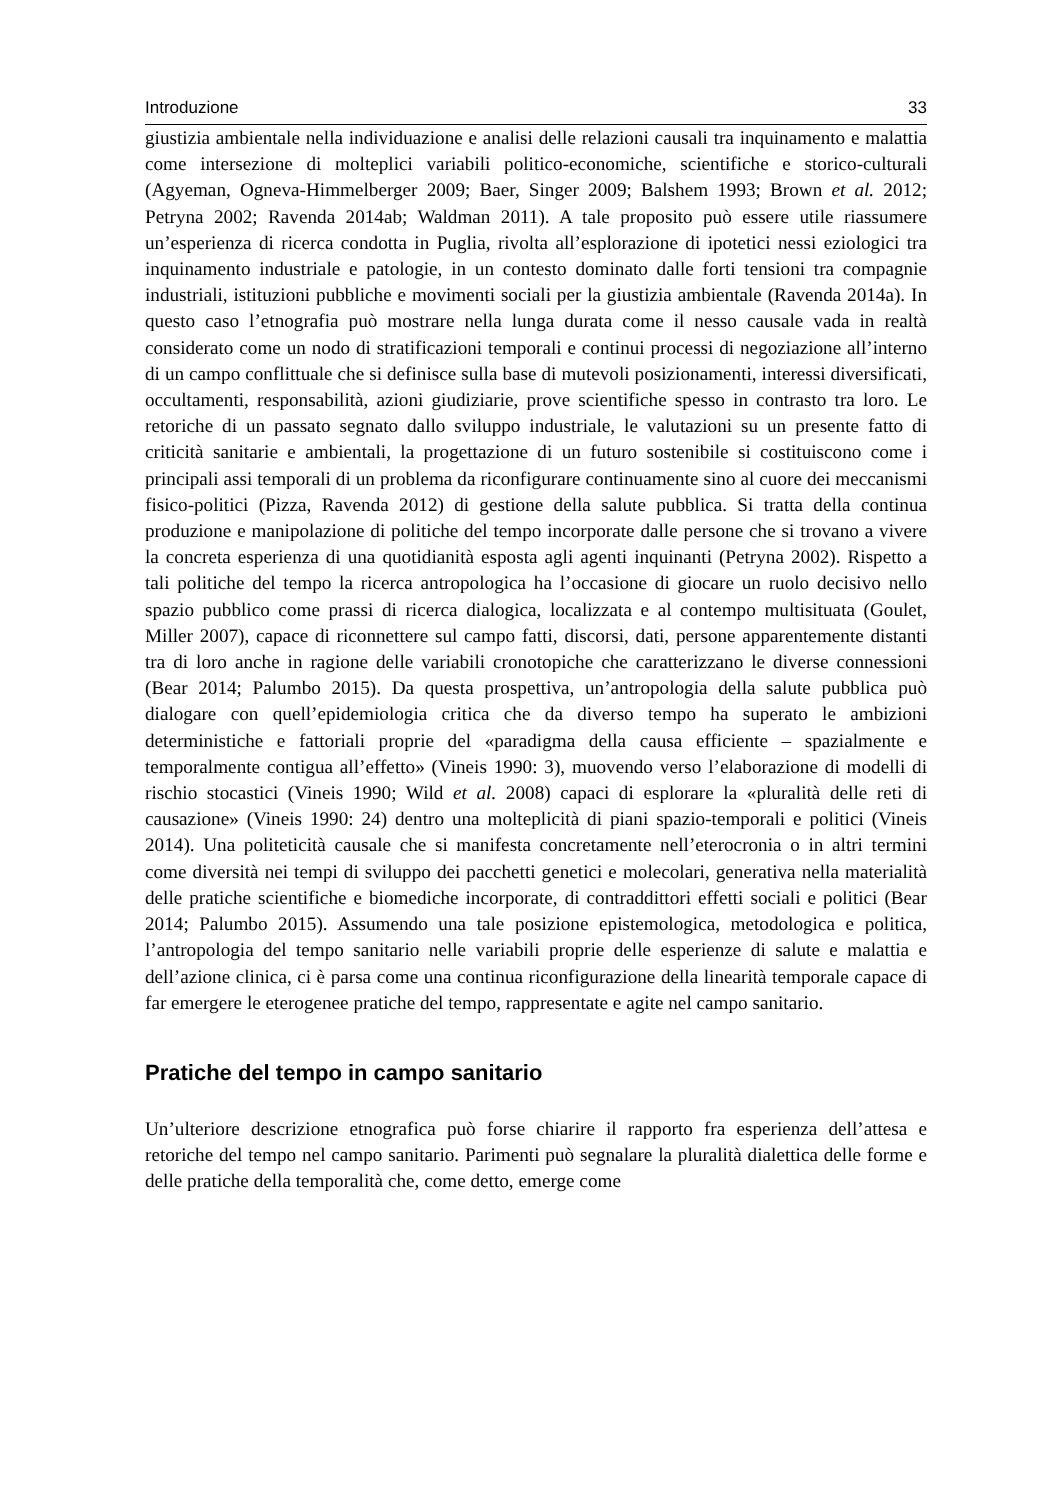Introduzione 33
giustizia ambientale nella individuazione e analisi delle relazioni causali tra inquinamento e malattia come intersezione di molteplici variabili politico-economiche, scientifiche e storico-culturali (Agyeman, Ogneva-Himmelberger 2009; Baer, Singer 2009; Balshem 1993; Brown et al. 2012; Petryna 2002; Ravenda 2014ab; Waldman 2011). A tale proposito può essere utile riassumere un’esperienza di ricerca condotta in Puglia, rivolta all’esplorazione di ipotetici nessi eziologici tra inquinamento industriale e patologie, in un contesto dominato dalle forti tensioni tra compagnie industriali, istituzioni pubbliche e movimenti sociali per la giustizia ambientale (Ravenda 2014a). In questo caso l’etnografia può mostrare nella lunga durata come il nesso causale vada in realtà considerato come un nodo di stratificazioni temporali e continui processi di negoziazione all’interno di un campo conflittuale che si definisce sulla base di mutevoli posizionamenti, interessi diversificati, occultamenti, responsabilità, azioni giudiziarie, prove scientifiche spesso in contrasto tra loro. Le retoriche di un passato segnato dallo sviluppo industriale, le valutazioni su un presente fatto di criticità sanitarie e ambientali, la progettazione di un futuro sostenibile si costituiscono come i principali assi temporali di un problema da riconfigurare continuamente sino al cuore dei meccanismi fisico-politici (Pizza, Ravenda 2012) di gestione della salute pubblica. Si tratta della continua produzione e manipolazione di politiche del tempo incorporate dalle persone che si trovano a vivere la concreta esperienza di una quotidianità esposta agli agenti inquinanti (Petryna 2002). Rispetto a tali politiche del tempo la ricerca antropologica ha l’occasione di giocare un ruolo decisivo nello spazio pubblico come prassi di ricerca dialogica, localizzata e al contempo multisituata (Goulet, Miller 2007), capace di riconnettere sul campo fatti, discorsi, dati, persone apparentemente distanti tra di loro anche in ragione delle variabili cronotopiche che caratterizzano le diverse connessioni (Bear 2014; Palumbo 2015). Da questa prospettiva, un’antropologia della salute pubblica può dialogare con quell’epidemiologia critica che da diverso tempo ha superato le ambizioni deterministiche e fattoriali proprie del «paradigma della causa efficiente – spazialmente e temporalmente contigua all’effetto» (Vineis 1990: 3), muovendo verso l’elaborazione di modelli di rischio stocastici (Vineis 1990; Wild et al. 2008) capaci di esplorare la «pluralità delle reti di causazione» (Vineis 1990: 24) dentro una molteplicità di piani spazio-temporali e politici (Vineis 2014). Una politeticità causale che si manifesta concretamente nell’eterocronia o in altri termini come diversità nei tempi di sviluppo dei pacchetti genetici e molecolari, generativa nella materialità delle pratiche scientifiche e biomediche incorporate, di contraddittori effetti sociali e politici (Bear 2014; Palumbo 2015). Assumendo una tale posizione epistemologica, metodologica e politica, l’antropologia del tempo sanitario nelle variabili proprie delle esperienze di salute e malattia e dell’azione clinica, ci è parsa come una continua riconfigurazione della linearità temporale capace di far emergere le eterogenee pratiche del tempo, rappresentate e agite nel campo sanitario.
Pratiche del tempo in campo sanitario
Un’ulteriore descrizione etnografica può forse chiarire il rapporto fra esperienza dell’attesa e retoriche del tempo nel campo sanitario. Parimenti può segnalare la pluralità dialettica delle forme e delle pratiche della temporalità che, come detto, emerge come